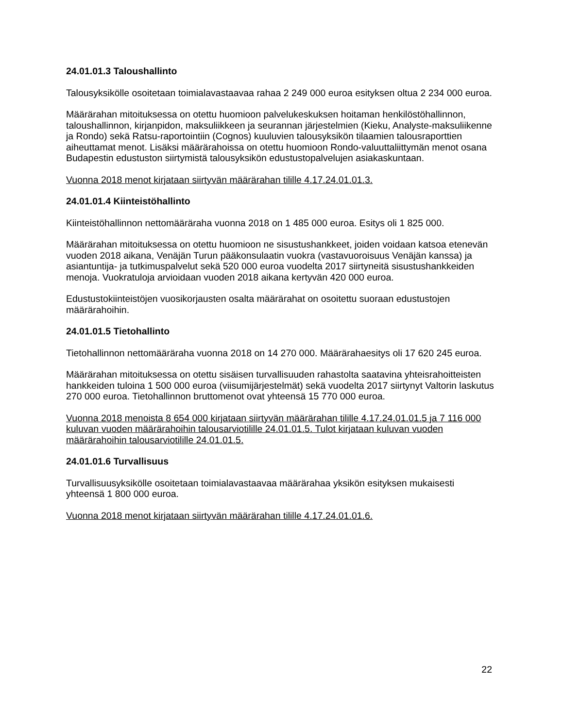24.01.01.3 Taloushallinto
Talousyksikölle osoitetaan toimialavastaavaa rahaa 2 249 000 euroa esityksen oltua 2 234 000 euroa.
Määrärahan mitoituksessa on otettu huomioon palvelukeskuksen hoitaman henkilöstöhallinnon, taloushallinnon, kirjanpidon, maksuliikkeen ja seurannan järjestelmien (Kieku, Analyste-maksuliikenne ja Rondo) sekä Ratsu-raportointiin (Cognos) kuuluvien talousyksikön tilaamien talousraporttien aiheuttamat menot. Lisäksi määrärahoissa on otettu huomioon Rondo-valuuttaliittymän menot osana Budapestin edustuston siirtymistä talousyksikön edustustopalvelujen asiakaskuntaan.
Vuonna 2018 menot kirjataan siirtyvän määrärahan tilille 4.17.24.01.01.3.
24.01.01.4 Kiinteistöhallinto
Kiinteistöhallinnon nettomääräraha vuonna 2018 on 1 485 000 euroa. Esitys oli 1 825 000.
Määrärahan mitoituksessa on otettu huomioon ne sisustushankkeet, joiden voidaan katsoa etenevän vuoden 2018 aikana, Venäjän Turun pääkonsulaatin vuokra (vastavuoroisuus Venäjän kanssa) ja asiantuntija- ja tutkimuspalvelut sekä 520 000 euroa vuodelta 2017 siirtyneitä sisustushankkeiden menoja. Vuokratuloja arvioidaan vuoden 2018 aikana kertyvän 420 000 euroa.
Edustustokiinteistöjen vuosikorjausten osalta määrärahat on osoitettu suoraan edustustojen määrärahoihin.
24.01.01.5 Tietohallinto
Tietohallinnon nettomääräraha vuonna 2018 on 14 270 000. Määrärahaesitys oli 17 620 245 euroa.
Määrärahan mitoituksessa on otettu sisäisen turvallisuuden rahastolta saatavina yhteisrahoitteisten hankkeiden tuloina 1 500 000 euroa (viisumijärjestelmät) sekä vuodelta 2017 siirtynyt Valtorin laskutus 270 000 euroa. Tietohallinnon bruttomenot ovat yhteensä 15 770 000 euroa.
Vuonna 2018 menoista 8 654 000 kirjataan siirtyvän määrärahan tilille 4.17.24.01.01.5 ja 7 116 000 kuluvan vuoden määrärahoihin talousarviotilille 24.01.01.5. Tulot kirjataan kuluvan vuoden määrärahoihin talousarviotilille 24.01.01.5.
24.01.01.6 Turvallisuus
Turvallisuusyksikölle osoitetaan toimialavastaavaa määrärahaa yksikön esityksen mukaisesti yhteensä 1 800 000 euroa.
Vuonna 2018 menot kirjataan siirtyvän määrärahan tilille 4.17.24.01.01.6.
22